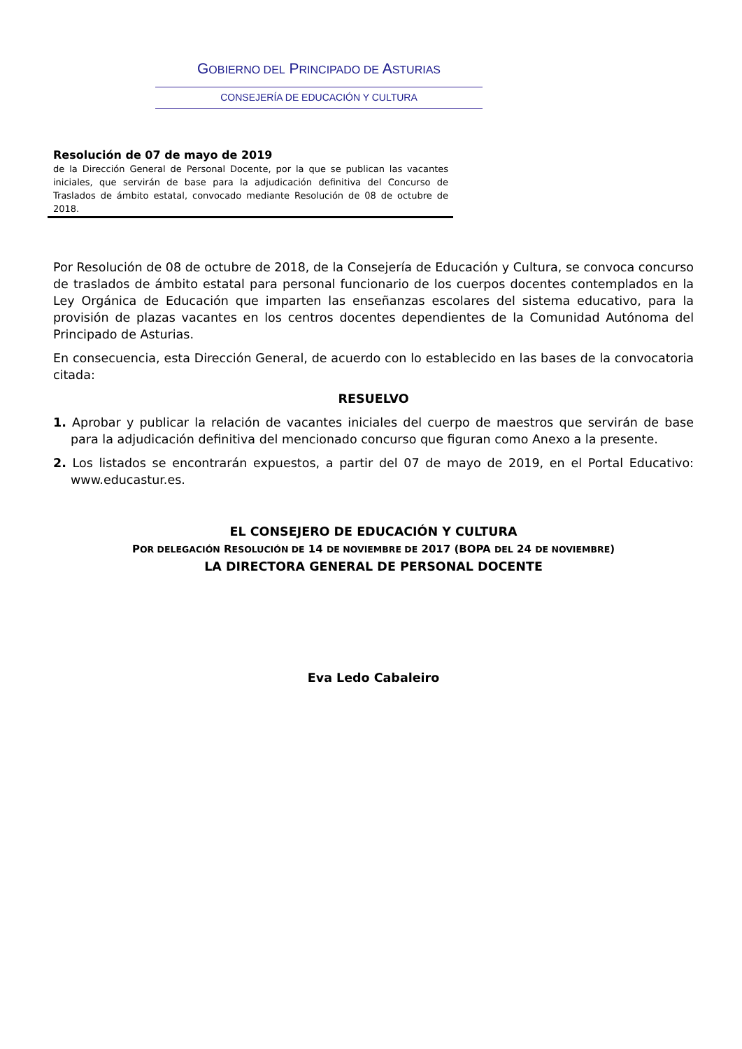GOBIERNO DEL PRINCIPADO DE ASTURIAS
CONSEJERÍA DE EDUCACIÓN Y CULTURA
Resolución de 07 de mayo de 2019
de la Dirección General de Personal Docente, por la que se publican las vacantes iniciales, que servirán de base para la adjudicación definitiva del Concurso de Traslados de ámbito estatal, convocado mediante Resolución de 08 de octubre de 2018.
Por Resolución de 08 de octubre de 2018, de la Consejería de Educación y Cultura, se convoca concurso de traslados de ámbito estatal para personal funcionario de los cuerpos docentes contemplados en la Ley Orgánica de Educación que imparten las enseñanzas escolares del sistema educativo, para la provisión de plazas vacantes en los centros docentes dependientes de la Comunidad Autónoma del Principado de Asturias.
En consecuencia, esta Dirección General, de acuerdo con lo establecido en las bases de la convocatoria citada:
RESUELVO
1. Aprobar y publicar la relación de vacantes iniciales del cuerpo de maestros que servirán de base para la adjudicación definitiva del mencionado concurso que figuran como Anexo a la presente.
2. Los listados se encontrarán expuestos, a partir del 07 de mayo de 2019, en el Portal Educativo: www.educastur.es.
EL CONSEJERO DE EDUCACIÓN Y CULTURA
POR DELEGACIÓN RESOLUCIÓN DE 14 DE NOVIEMBRE DE 2017 (BOPA DEL 24 DE NOVIEMBRE)
LA DIRECTORA GENERAL DE PERSONAL DOCENTE
Eva Ledo Cabaleiro